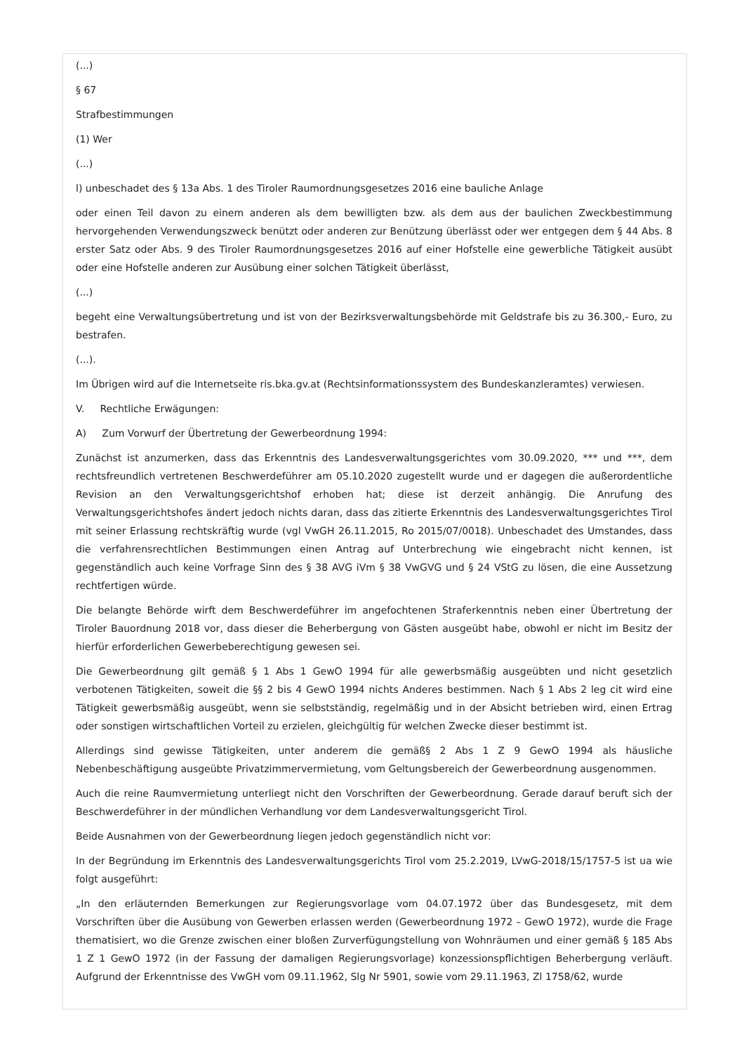(...)
§ 67
Strafbestimmungen
(1) Wer
(...)
l) unbeschadet des § 13a Abs. 1 des Tiroler Raumordnungsgesetzes 2016 eine bauliche Anlage
oder einen Teil davon zu einem anderen als dem bewilligten bzw. als dem aus der baulichen Zweckbestimmung hervorgehenden Verwendungszweck benützt oder anderen zur Benützung überlässt oder wer entgegen dem § 44 Abs. 8 erster Satz oder Abs. 9 des Tiroler Raumordnungsgesetzes 2016 auf einer Hofstelle eine gewerbliche Tätigkeit ausübt oder eine Hofstelle anderen zur Ausübung einer solchen Tätigkeit überlässt,
(...)
begeht eine Verwaltungsübertretung und ist von der Bezirksverwaltungsbehörde mit Geldstrafe bis zu 36.300,- Euro, zu bestrafen.
(...).
Im Übrigen wird auf die Internetseite ris.bka.gv.at (Rechtsinformationssystem des Bundeskanzleramtes) verwiesen.
V. Rechtliche Erwägungen:
A) Zum Vorwurf der Übertretung der Gewerbeordnung 1994:
Zunächst ist anzumerken, dass das Erkenntnis des Landesverwaltungsgerichtes vom 30.09.2020, *** und ***, dem rechtsfreundlich vertretenen Beschwerdeführer am 05.10.2020 zugestellt wurde und er dagegen die außerordentliche Revision an den Verwaltungsgerichtshof erhoben hat; diese ist derzeit anhängig. Die Anrufung des Verwaltungsgerichtshofes ändert jedoch nichts daran, dass das zitierte Erkenntnis des Landesverwaltungsgerichtes Tirol mit seiner Erlassung rechtskräftig wurde (vgl VwGH 26.11.2015, Ro 2015/07/0018). Unbeschadet des Umstandes, dass die verfahrensrechtlichen Bestimmungen einen Antrag auf Unterbrechung wie eingebracht nicht kennen, ist gegenständlich auch keine Vorfrage Sinn des § 38 AVG iVm § 38 VwGVG und § 24 VStG zu lösen, die eine Aussetzung rechtfertigen würde.
Die belangte Behörde wirft dem Beschwerdeführer im angefochtenen Straferkenntnis neben einer Übertretung der Tiroler Bauordnung 2018 vor, dass dieser die Beherbergung von Gästen ausgeübt habe, obwohl er nicht im Besitz der hierfür erforderlichen Gewerbeberechtigung gewesen sei.
Die Gewerbeordnung gilt gemäß § 1 Abs 1 GewO 1994 für alle gewerbsmäßig ausgeübten und nicht gesetzlich verbotenen Tätigkeiten, soweit die §§ 2 bis 4 GewO 1994 nichts Anderes bestimmen. Nach § 1 Abs 2 leg cit wird eine Tätigkeit gewerbsmäßig ausgeübt, wenn sie selbstständig, regelmäßig und in der Absicht betrieben wird, einen Ertrag oder sonstigen wirtschaftlichen Vorteil zu erzielen, gleichgültig für welchen Zwecke dieser bestimmt ist.
Allerdings sind gewisse Tätigkeiten, unter anderem die gemäß§ 2 Abs 1 Z 9 GewO 1994 als häusliche Nebenbeschäftigung ausgeübte Privatzimmervermietung, vom Geltungsbereich der Gewerbeordnung ausgenommen.
Auch die reine Raumvermietung unterliegt nicht den Vorschriften der Gewerbeordnung. Gerade darauf beruft sich der Beschwerdeführer in der mündlichen Verhandlung vor dem Landesverwaltungsgericht Tirol.
Beide Ausnahmen von der Gewerbeordnung liegen jedoch gegenständlich nicht vor:
In der Begründung im Erkenntnis des Landesverwaltungsgerichts Tirol vom 25.2.2019, LVwG-2018/15/1757-5 ist ua wie folgt ausgeführt:
„In den erläuternden Bemerkungen zur Regierungsvorlage vom 04.07.1972 über das Bundesgesetz, mit dem Vorschriften über die Ausübung von Gewerben erlassen werden (Gewerbeordnung 1972 – GewO 1972), wurde die Frage thematisiert, wo die Grenze zwischen einer bloßen Zurverfügungstellung von Wohnräumen und einer gemäß § 185 Abs 1 Z 1 GewO 1972 (in der Fassung der damaligen Regierungsvorlage) konzessionspflichtigen Beherbergung verläuft. Aufgrund der Erkenntnisse des VwGH vom 09.11.1962, Slg Nr 5901, sowie vom 29.11.1963, Zl 1758/62, wurde